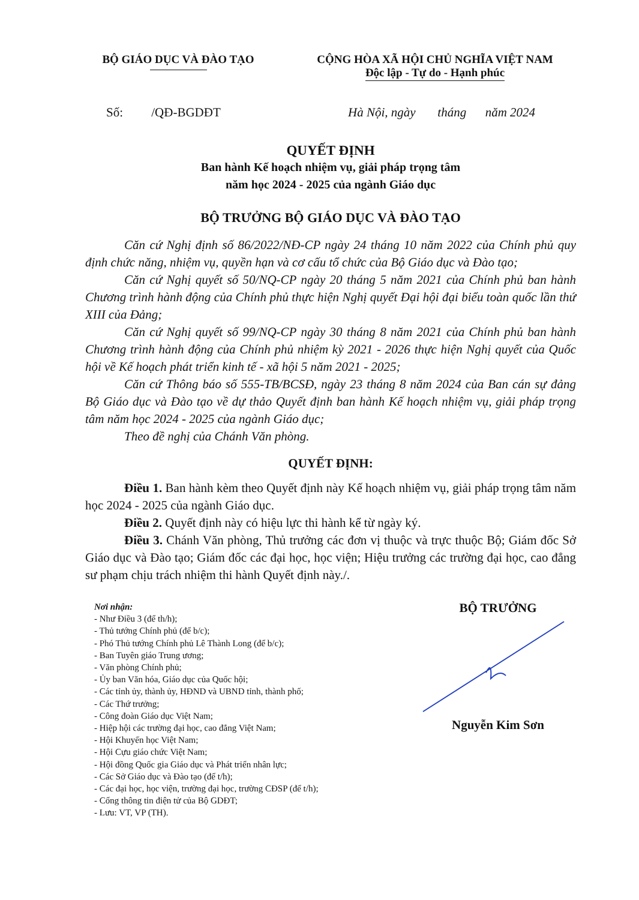BỘ GIÁO DỤC VÀ ĐÀO TẠO CỘNG HÒA XÃ HỘI CHỦ NGHĨA VIỆT NAM
Độc lập - Tự do - Hạnh phúc
Số: /QĐ-BGDĐT Hà Nội, ngày tháng năm 2024
QUYẾT ĐỊNH
Ban hành Kế hoạch nhiệm vụ, giải pháp trọng tâm
năm học 2024 - 2025 của ngành Giáo dục
BỘ TRƯỞNG BỘ GIÁO DỤC VÀ ĐÀO TẠO
Căn cứ Nghị định số 86/2022/NĐ-CP ngày 24 tháng 10 năm 2022 của Chính phủ quy định chức năng, nhiệm vụ, quyền hạn và cơ cấu tổ chức của Bộ Giáo dục và Đào tạo;
Căn cứ Nghị quyết số 50/NQ-CP ngày 20 tháng 5 năm 2021 của Chính phủ ban hành Chương trình hành động của Chính phủ thực hiện Nghị quyết Đại hội đại biểu toàn quốc lần thứ XIII của Đảng;
Căn cứ Nghị quyết số 99/NQ-CP ngày 30 tháng 8 năm 2021 của Chính phủ ban hành Chương trình hành động của Chính phủ nhiệm kỳ 2021 - 2026 thực hiện Nghị quyết của Quốc hội về Kế hoạch phát triển kinh tế - xã hội 5 năm 2021 - 2025;
Căn cứ Thông báo số 555-TB/BCSĐ, ngày 23 tháng 8 năm 2024 của Ban cán sự đảng Bộ Giáo dục và Đào tạo về dự thảo Quyết định ban hành Kế hoạch nhiệm vụ, giải pháp trọng tâm năm học 2024 - 2025 của ngành Giáo dục;
Theo đề nghị của Chánh Văn phòng.
QUYẾT ĐỊNH:
Điều 1. Ban hành kèm theo Quyết định này Kế hoạch nhiệm vụ, giải pháp trọng tâm năm học 2024 - 2025 của ngành Giáo dục.
Điều 2. Quyết định này có hiệu lực thi hành kể từ ngày ký.
Điều 3. Chánh Văn phòng, Thủ trưởng các đơn vị thuộc và trực thuộc Bộ; Giám đốc Sở Giáo dục và Đào tạo; Giám đốc các đại học, học viện; Hiệu trưởng các trường đại học, cao đẳng sư phạm chịu trách nhiệm thi hành Quyết định này./.
Nơi nhận:
- Như Điều 3 (để th/h);
- Thủ tướng Chính phủ (để b/c);
- Phó Thủ tướng Chính phủ Lê Thành Long (để b/c);
- Ban Tuyên giáo Trung ương;
- Văn phòng Chính phủ;
- Ủy ban Văn hóa, Giáo dục của Quốc hội;
- Các tỉnh ủy, thành ủy, HĐND và UBND tỉnh, thành phố;
- Các Thứ trưởng;
- Công đoàn Giáo dục Việt Nam;
- Hiệp hội các trường đại học, cao đẳng Việt Nam;
- Hội Khuyến học Việt Nam;
- Hội Cựu giáo chức Việt Nam;
- Hội đồng Quốc gia Giáo dục và Phát triển nhân lực;
- Các Sở Giáo dục và Đào tạo (để t/h);
- Các đại học, học viện, trường đại học, trường CĐSP (để t/h);
- Cổng thông tin điện tử của Bộ GDĐT;
- Lưu: VT, VP (TH).
BỘ TRƯỞNG Nguyễn Kim Sơn